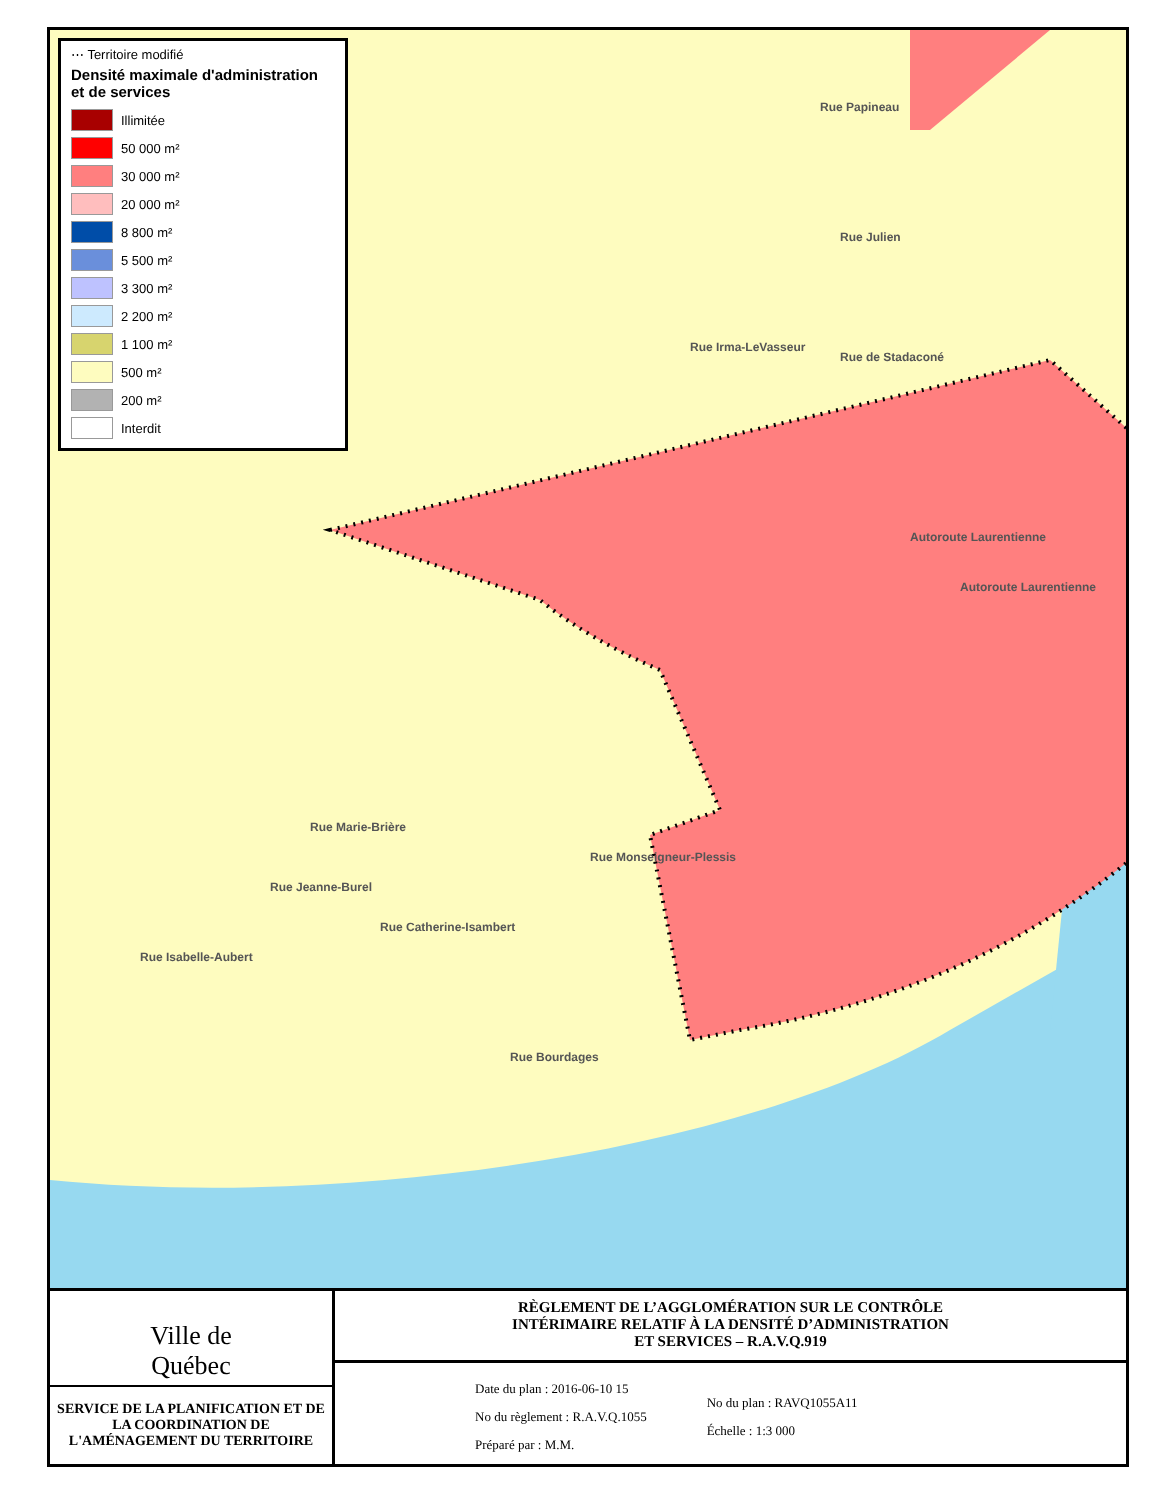⋯ Territoire modifié
Densité maximale d'administration et de services
Illimitée
50 000 m²
30 000 m²
20 000 m²
8 800 m²
5 500 m²
3 300 m²
2 200 m²
1 100 m²
500 m²
200 m²
Interdit
Rue Papineau
Rue Julien
Rue Irma-LeVasseur
Rue de Stadaconé
Autoroute Laurentienne
Autoroute Laurentienne
Rue Marie-Brière
Rue Jeanne-Burel
Rue Catherine-Isambert
Rue Monseigneur-Plessis
Rue Isabelle-Aubert
Rue Bourdages
Ville de
Québec
SERVICE DE LA PLANIFICATION ET DE LA COORDINATION DE L'AMÉNAGEMENT DU TERRITOIRE
RÈGLEMENT DE L’AGGLOMÉRATION SUR LE CONTRÔLE
INTÉRIMAIRE RELATIF À LA DENSITÉ D’ADMINISTRATION
ET SERVICES – R.A.V.Q.919
Date du plan : 2016-06-10 15
No du règlement : R.A.V.Q.1055
Préparé par : M.M.
No du plan : RAVQ1055A11
Échelle : 1:3 000